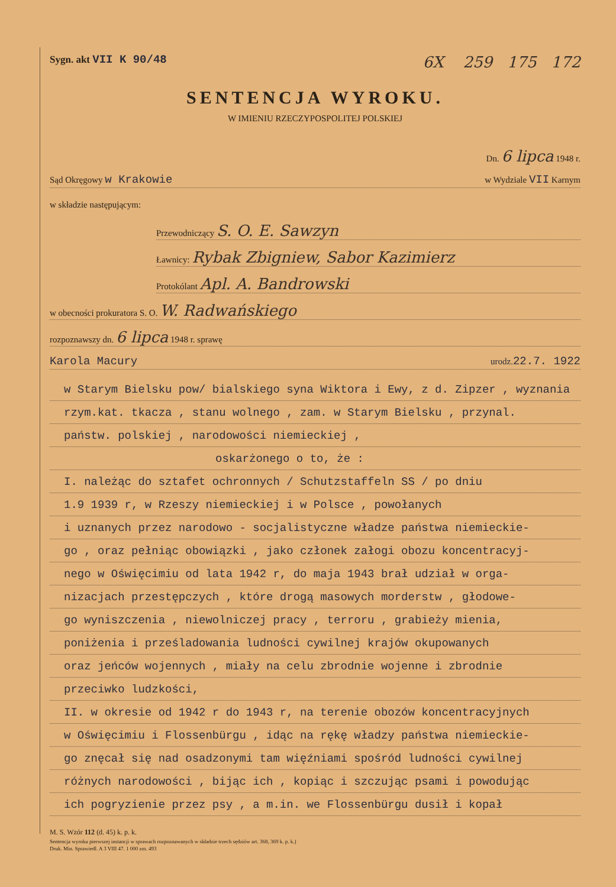Sygn. akt VII K 90/48
6X 259 175 172
SENTENCJA WYROKU.
W IMIENIU RZECZYPOSPOLITEJ POLSKIEJ
Dn. 6 lipca 1948 r.
Sąd Okręgowy w Krakowie w Wydziale VII Karnym
w składzie następującym:
Przewodniczący S. O. E. Sawzyn
Ławnicy: Rybak Zbigniew, Sabor Kazimierz
Protokólant Apl. A. Bandrowski
w obecności prokuratora S. O. W. Radwańskiego
rozpoznawszy dn. 6 lipca 1948 r. sprawę
Karola Macury urodz. 22.7. 1922
w Starym Bielsku pow/ bialskiego syna Wiktora i Ewy, z d. Zipzer , wyznania
rzym.kat. tkacza , stanu wolnego , zam. w Starym Bielsku , przynal.
państw. polskiej , narodowości niemieckiej ,
oskarżonego o to, że :
I. należąc do sztafet ochronnych / Schutzstaffeln SS / po dniu
1.9 1939 r, w Rzeszy niemieckiej i w Polsce , powołanych
i uznanych przez narodowo - socjalistyczne władze państwa niemieckie-
go , oraz pełniąc obowiązki , jako członek załogi obozu koncentracyj-
nego w Oświęcimiu od lata 1942 r, do maja 1943 brał udział w orga-
nizacjach przestępczych , które drogą masowych morderstw , głodowe-
go wyniszczenia , niewolniczej pracy , terroru , grabieży mienia,
poniżenia i prześladowania ludności cywilnej krajów okupowanych
oraz jeńców wojennych , miały na celu zbrodnie wojenne i zbrodnie
przeciwko ludzkości,
II. w okresie od 1942 r do 1943 r, na terenie obozów koncentracyjnych
w Oświęcimiu i Flossenbürgu , idąc na rękę władzy państwa niemieckie-
go znęcał się nad osadzonymi tam więźniami spośród ludności cywilnej
różnych narodowości , bijąc ich , kopiąc i szczując psami i powodując
ich pogryzienie przez psy , a m.in. we Flossenbürgu dusił i kopał
M. S. Wzór 112 (d. 45) k. p. k.
Sentencja wyroku pierwszej instancji w sprawach rozpoznawanych w składzie trzech sędziów art. 368, 369 k. p. k.)
Druk. Min. Sprawiedl. A 3 VIII 47. 1 000 zm. 493